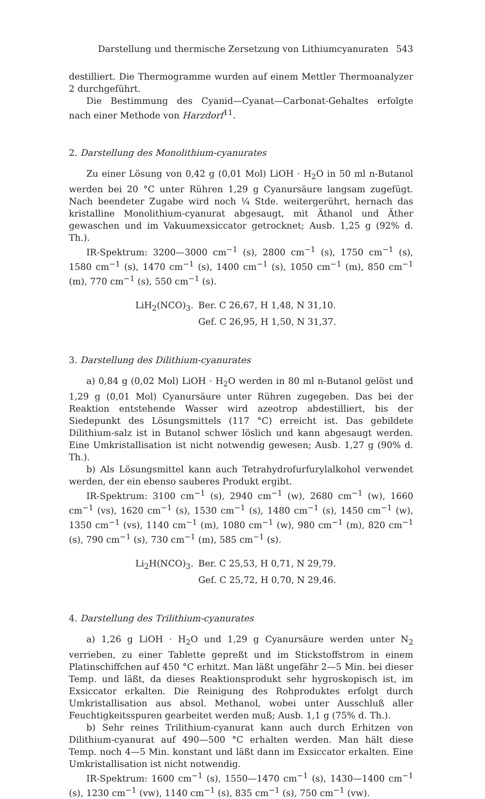Darstellung und thermische Zersetzung von Lithiumcyanuraten 543
destilliert. Die Thermogramme wurden auf einem Mettler Thermoanalyzer 2 durchgeführt.
Die Bestimmung des Cyanid—Cyanat—Carbonat-Gehaltes erfolgte nach einer Methode von Harzdorf<sup>11</sup>.
2. Darstellung des Monolithium-cyanurates
Zu einer Lösung von 0,42 g (0,01 Mol) LiOH · H<sub>2</sub>O in 50 ml n-Butanol werden bei 20 °C unter Rühren 1,29 g Cyanursäure langsam zugefügt. Nach beendeter Zugabe wird noch ¼ Stde. weitergerührt, hernach das kristalline Monolithium-cyanurat abgesaugt, mit Äthanol und Äther gewaschen und im Vakuumexsiccator getrocknet; Ausb. 1,25 g (92% d. Th.).
IR-Spektrum: 3200—3000 cm<sup>−1</sup> (s), 2800 cm<sup>−1</sup> (s), 1750 cm<sup>−1</sup> (s), 1580 cm<sup>−1</sup> (s), 1470 cm<sup>−1</sup> (s), 1400 cm<sup>−1</sup> (s), 1050 cm<sup>−1</sup> (m), 850 cm<sup>−1</sup> (m), 770 cm<sup>−1</sup> (s), 550 cm<sup>−1</sup> (s).
| LiH<sub>2</sub>(NCO)<sub>3</sub>. | Ber. C 26,67, H 1,48, N 31,10. |
| | Gef. C 26,95, H 1,50, N 31,37. |
3. Darstellung des Dilithium-cyanurates
a) 0,84 g (0,02 Mol) LiOH · H<sub>2</sub>O werden in 80 ml n-Butanol gelöst und 1,29 g (0,01 Mol) Cyanursäure unter Rühren zugegeben. Das bei der Reaktion entstehende Wasser wird azeotrop abdestilliert, bis der Siedepunkt des Lösungsmittels (117 °C) erreicht ist. Das gebildete Dilithium-salz ist in Butanol schwer löslich und kann abgesaugt werden. Eine Umkristallisation ist nicht notwendig gewesen; Ausb. 1,27 g (90% d. Th.).
b) Als Lösungsmittel kann auch Tetrahydrofurfurylalkohol verwendet werden, der ein ebenso sauberes Produkt ergibt.
IR-Spektrum: 3100 cm<sup>−1</sup> (s), 2940 cm<sup>−1</sup> (w), 2680 cm<sup>−1</sup> (w), 1660 cm<sup>−1</sup> (vs), 1620 cm<sup>−1</sup> (s), 1530 cm<sup>−1</sup> (s), 1480 cm<sup>−1</sup> (s), 1450 cm<sup>−1</sup> (w), 1350 cm<sup>−1</sup> (vs), 1140 cm<sup>−1</sup> (m), 1080 cm<sup>−1</sup> (w), 980 cm<sup>−1</sup> (m), 820 cm<sup>−1</sup> (s), 790 cm<sup>−1</sup> (s), 730 cm<sup>−1</sup> (m), 585 cm<sup>−1</sup> (s).
| Li<sub>2</sub>H(NCO)<sub>3</sub>. | Ber. C 25,53, H 0,71, N 29,79. |
| | Gef. C 25,72, H 0,70, N 29,46. |
4. Darstellung des Trilithium-cyanurates
a) 1,26 g LiOH · H<sub>2</sub>O und 1,29 g Cyanursäure werden unter N<sub>2</sub> verrieben, zu einer Tablette gepreßt und im Stickstoffstrom in einem Platinschiffchen auf 450 °C erhitzt. Man läßt ungefähr 2—5 Min. bei dieser Temp. und läßt, da dieses Reaktionsprodukt sehr hygroskopisch ist, im Exsiccator erkalten. Die Reinigung des Rohproduktes erfolgt durch Umkristallisation aus absol. Methanol, wobei unter Ausschluß aller Feuchtigkeitsspuren gearbeitet werden muß; Ausb. 1,1 g (75% d. Th.).
b) Sehr reines Trilithium-cyanurat kann auch durch Erhitzen von Dilithium-cyanurat auf 490—500 °C erhalten werden. Man hält diese Temp. noch 4—5 Min. konstant und läßt dann im Exsiccator erkalten. Eine Umkristallisation ist nicht notwendig.
IR-Spektrum: 1600 cm<sup>−1</sup> (s), 1550—1470 cm<sup>−1</sup> (s), 1430—1400 cm<sup>−1</sup> (s), 1230 cm<sup>−1</sup> (vw), 1140 cm<sup>−1</sup> (s), 835 cm<sup>−1</sup> (s), 750 cm<sup>−1</sup> (vw).